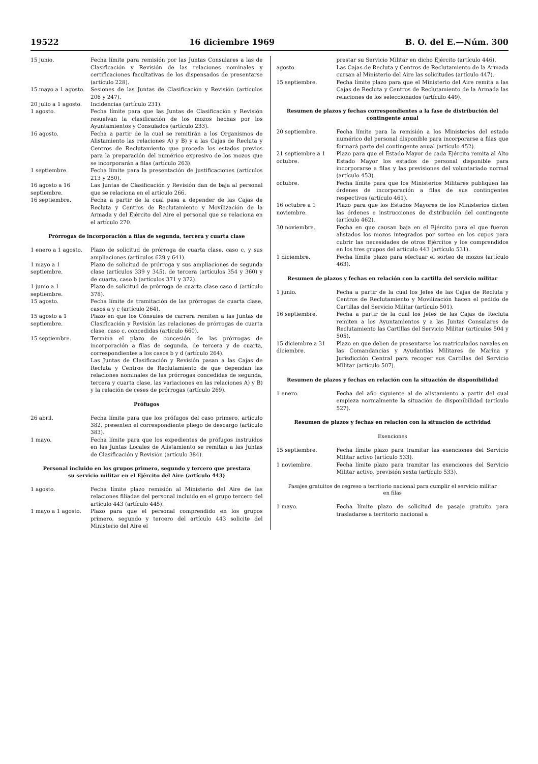19522 16 diciembre 1969 B. O. del E.—Núm. 300
| 15 junio. | Fecha límite para remisión por las Juntas Consulares a las de Clasificación y Revisión de las relaciones nominales y certificaciones facultativas de los dispensados de presentarse (artículo 228). |
| 15 mayo a 1 agosto. | Sesiones de las Juntas de Clasificación y Revisión (artículos 206 y 247). |
| 20 julio a 1 agosto. | Incidencias (artículo 231). |
| 1 agosto. | Fecha límite para que las Juntas de Clasificación y Revisión resuelvan la clasificación de los mozos hechas por los Ayuntamientos y Consulados (artículo 233). |
| 16 agosto. | Fecha a partir de la cual se remitirán a los Organismos de Alistamiento las relaciones A) y B) y a las Cajas de Recluta y Centros de Reclutamiento que proceda los estados previos para la preparación del numérico expresivo de los mozos que se incorporarán a filas (artículo 263). |
| 1 septiembre. | Fecha límite para la presentación de justificaciones (artículos 213 y 250). |
| 16 agosto a 16 septiembre. | Las Juntas de Clasificación y Revisión dan de baja al personal que se relaciona en el artículo 266. |
| 16 septiembre. | Fecha a partir de la cual pasa a depender de las Cajas de Recluta y Centros de Reclutamiento y Movilización de la Armada y del Ejército del Aire el personal que se relaciona en el artículo 270. |
Prórrogas de incorporación a filas de segunda, tercera y cuarta clase
| 1 enero a 1 agosto. | Plazo de solicitud de prórroga de cuarta clase, caso c, y sus ampliaciones (artículos 629 y 641). |
| 1 mayo a 1 septiembre. | Plazo de solicitud de prórroga y sus ampliaciones de segunda clase (artículos 339 y 345), de tercera (artículos 354 y 360) y de cuarta, caso b (artículos 371 y 372). |
| 1 junio a 1 septiembre. | Plazo de solicitud de prórroga de cuarta clase caso d (artículo 378). |
| 15 agosto. | Fecha límite de tramitación de las prórrogas de cuarta clase, casos a y c (artículo 264). |
| 15 agosto a 1 septiembre. | Plazo en que los Cónsules de carrera remiten a las Juntas de Clasificación y Revisión las relaciones de prórrogas de cuarta clase, caso c, concedidas (artículo 660). |
| 15 septiembre. | Termina el plazo de concesión de las prórrogas de incorporación a filas de segunda, de tercera y de cuarta, correspondientes a los casos b y d (artículo 264). Las Juntas de Clasificación y Revisión pasan a las Cajas de Recluta y Centros de Reclutamiento de que dependan las relaciones nominales de las prórrogas concedidas de segunda, tercera y cuarta clase, las variaciones en las relaciones A) y B) y la relación de ceses de prórrogas (artículo 269). |
Prófugos
| 26 abril. | Fecha límite para que los prófugos del caso primero, artículo 382, presenten el correspondiente pliego de descargo (artículo 383). |
| 1 mayo. | Fecha límite para que los expedientes de prófugos instruidos en las Juntas Locales de Alistamiento se remitan a las Juntas de Clasificación y Revisión (artículo 384). |
Personal incluido en los grupos primero, segundo y tercero que prestara su servicio militar en el Ejército del Aire (artículo 443)
| 1 agosto. | Fecha límite plazo remisión al Ministerio del Aire de las relaciones filiadas del personal incluido en el grupo tercero del artículo 443 (artículo 445). |
| 1 mayo a 1 agosto. | Plazo para que el personal comprendido en los grupos primero, segundo y tercero del artículo 443 solicite del Ministerio del Aire el |
| | prestar su Servicio Militar en dicho Ejército (artículo 446). |
| agosto. | Las Cajas de Recluta y Centros de Reclutamiento de la Armada cursan al Ministerio del Aire las solicitudes (artículo 447). |
| 15 septiembre. | Fecha límite plazo para que el Ministerio del Aire remita a las Cajas de Recluta y Centros de Reclutamiento de la Armada las relaciones de los seleccionados (artículo 449). |
Resumen de plazos y fechas correspondientes a la fase de distribución del contingente anual
| 20 septiembre. | Fecha límite para la remisión a los Ministerios del estado numérico del personal disponible para incorporarse a filas que formará parte del contingente anual (artículo 452). |
| 21 septiembre a 1 octubre. | Plazo para que el Estado Mayor de cada Ejército remita al Alto Estado Mayor los estados de personal disponible para incorporarse a filas y las previsiones del voluntariado normal (artículo 453). |
| octubre. | Fecha límite para que los Ministerios Militares publiquen las órdenes de incorporación a filas de sus contingentes respectivos (artículo 461). |
| 16 octubre a 1 noviembre. | Plazo para que los Estados Mayores de los Ministerios dicten las órdenes e instrucciones de distribución del contingente (artículo 462). |
| 30 noviembre. | Fecha en que causan baja en el Ejército para el que fueron alistados los mozos integrados por sorteo en los cupos para cubrir las necesidades de otros Ejércitos y los comprendidos en los tres grupos del artículo 443 (artículo 531). |
| 1 diciembre. | Fecha límite plazo para efectuar el sorteo de mozos (artículo 463). |
Resumen de plazos y fechas en relación con la cartilla del servicio militar
| 1 junio. | Fecha a partir de la cual los Jefes de las Cajas de Recluta y Centros de Reclutamiento y Movilización hacen el pedido de Cartillas del Servicio Militar (artículo 501). |
| 16 septiembre. | Fecha a partir de la cual los Jefes de las Cajas de Recluta remiten a los Ayuntamientos y a las Juntas Consulares de Reclutamiento las Cartillas del Servicio Militar (artículos 504 y 505). |
| 15 diciembre a 31 diciembre. | Plazo en que deben de presentarse los matriculados navales en las Comandancias y Ayudantías Militares de Marina y Jurisdicción Central para recoger sus Cartillas del Servicio Militar (artículo 507). |
Resumen de plazos y fechas en relación con la situación de disponibilidad
| 1 enero. | Fecha del año siguiente al de alistamiento a partir del cual empieza normalmente la situación de disponibilidad (artículo 527). |
Resumen de plazos y fechas en relación con la situación de actividad
Exenciones
| 15 septiembre. | Fecha límite plazo para tramitar las exenciones del Servicio Militar activo (artículo 533). |
| 1 noviembre. | Fecha límite plazo para tramitar las exenciones del Servicio Militar activo, previsión sexta (artículo 533). |
Pasajes gratuitos de regreso a territorio nacional para cumplir el servicio militar en filas
| 1 mayo. | Fecha límite plazo de solicitud de pasaje gratuito para trasladarse a territorio nacional a |